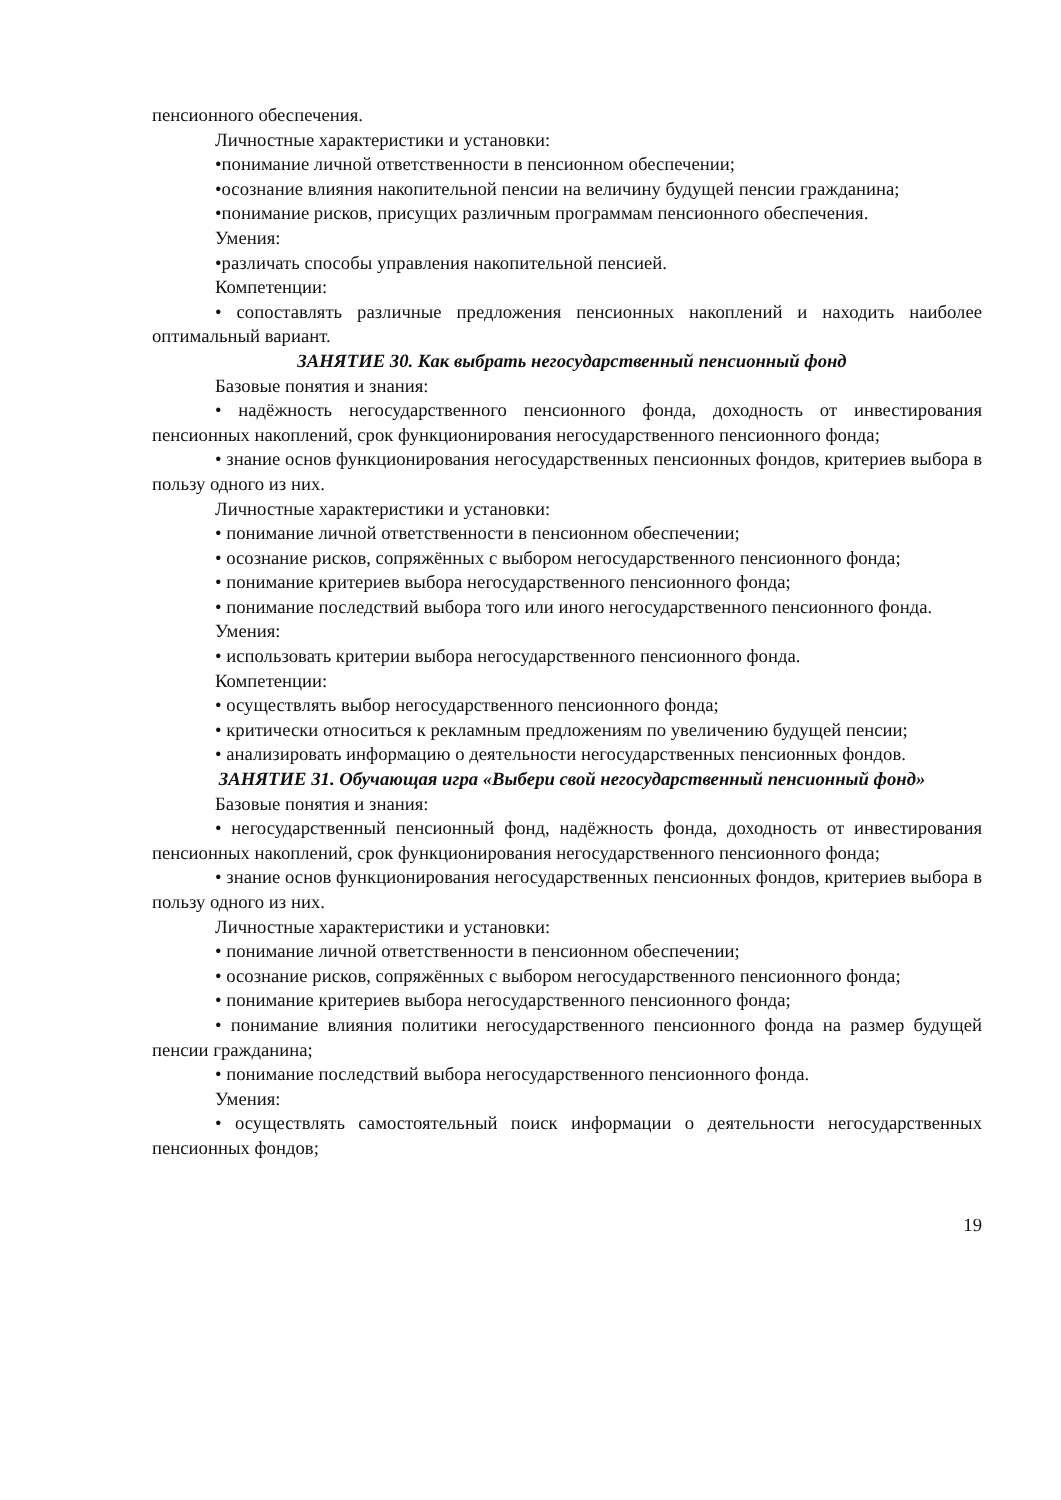пенсионного обеспечения.
Личностные характеристики и установки:
•понимание личной ответственности в пенсионном обеспечении;
•осознание влияния накопительной пенсии на величину будущей пенсии гражданина;
•понимание рисков, присущих различным программам пенсионного обеспечения.
Умения:
•различать способы управления накопительной пенсией.
Компетенции:
• сопоставлять различные предложения пенсионных накоплений и находить наиболее оптимальный вариант.
ЗАНЯТИЕ 30. Как выбрать негосударственный пенсионный фонд
Базовые понятия и знания:
• надёжность негосударственного пенсионного фонда, доходность от инвестирования пенсионных накоплений, срок функционирования негосударственного пенсионного фонда;
• знание основ функционирования негосударственных пенсионных фондов, критериев выбора в пользу одного из них.
Личностные характеристики и установки:
• понимание личной ответственности в пенсионном обеспечении;
• осознание рисков, сопряжённых с выбором негосударственного пенсионного фонда;
• понимание критериев выбора негосударственного пенсионного фонда;
• понимание последствий выбора того или иного негосударственного пенсионного фонда.
Умения:
• использовать критерии выбора негосударственного пенсионного фонда.
Компетенции:
• осуществлять выбор негосударственного пенсионного фонда;
• критически относиться к рекламным предложениям по увеличению будущей пенсии;
• анализировать информацию о деятельности негосударственных пенсионных фондов.
ЗАНЯТИЕ 31. Обучающая игра «Выбери свой негосударственный пенсионный фонд»
Базовые понятия и знания:
• негосударственный пенсионный фонд, надёжность фонда, доходность от инвестирования пенсионных накоплений, срок функционирования негосударственного пенсионного фонда;
• знание основ функционирования негосударственных пенсионных фондов, критериев выбора в пользу одного из них.
Личностные характеристики и установки:
• понимание личной ответственности в пенсионном обеспечении;
• осознание рисков, сопряжённых с выбором негосударственного пенсионного фонда;
• понимание критериев выбора негосударственного пенсионного фонда;
• понимание влияния политики негосударственного пенсионного фонда на размер будущей пенсии гражданина;
• понимание последствий выбора негосударственного пенсионного фонда.
Умения:
• осуществлять самостоятельный поиск информации о деятельности негосударственных пенсионных фондов;
19